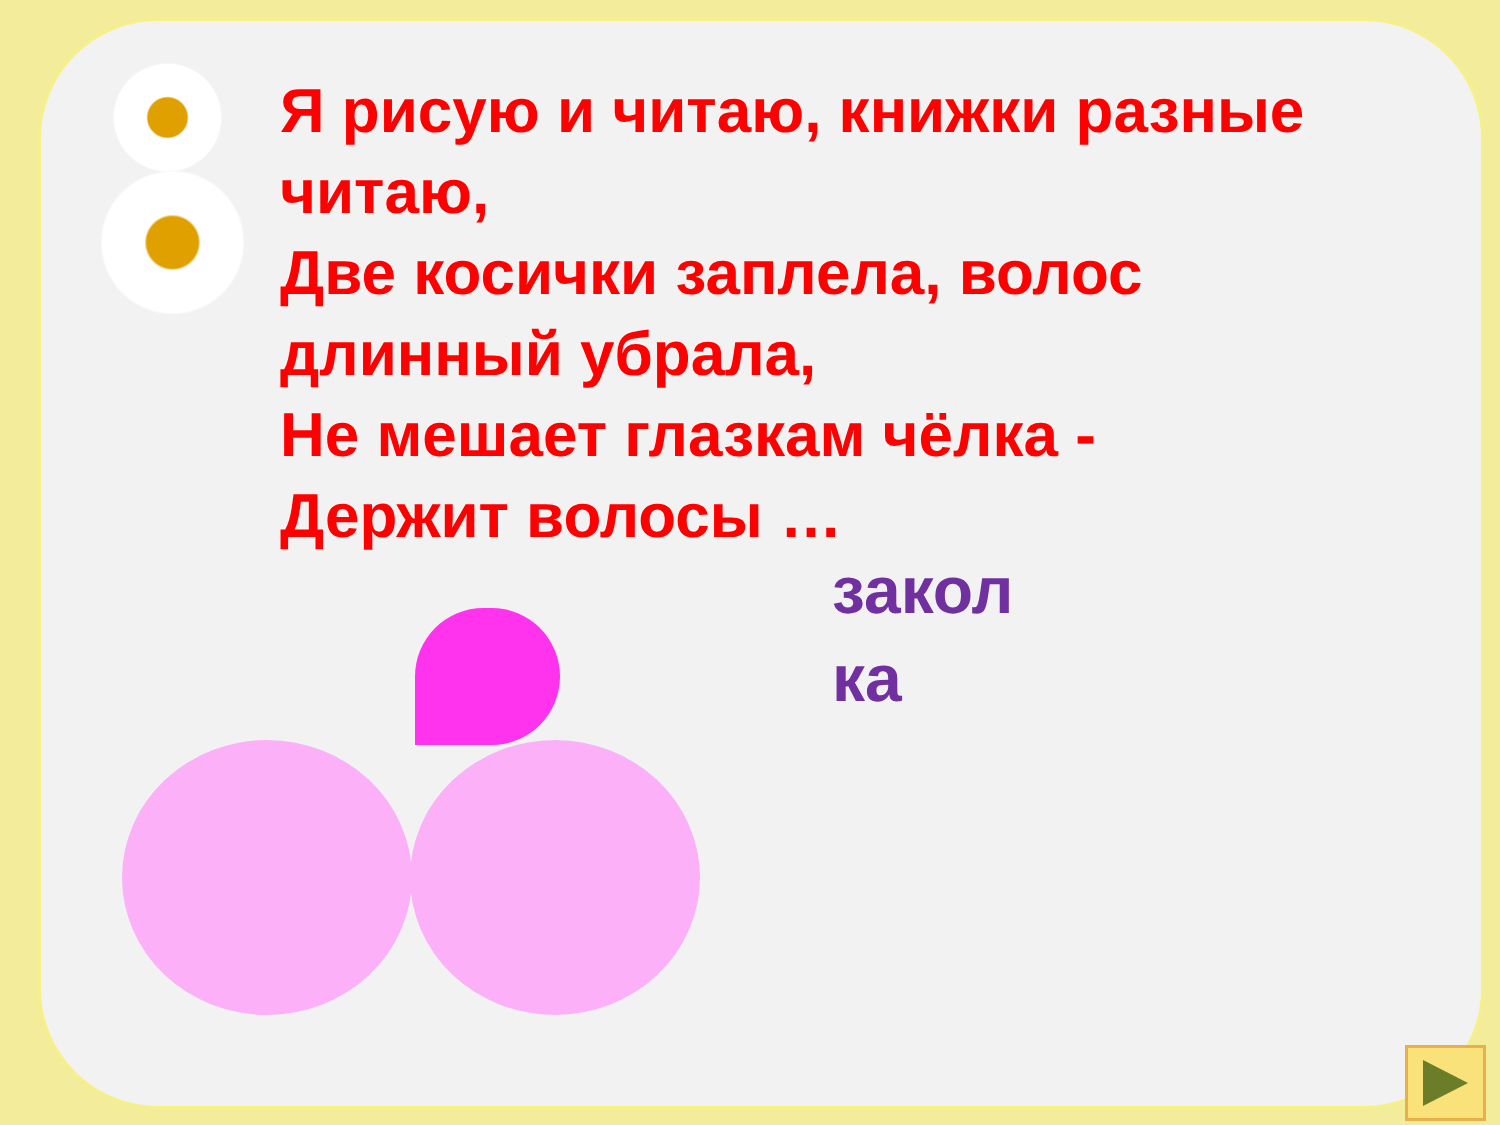Я рисую и читаю, книжки разные читаю,
Две косички заплела, волос длинный убрала,
Не мешает глазкам чёлка -
Держит волосы …
закол ка